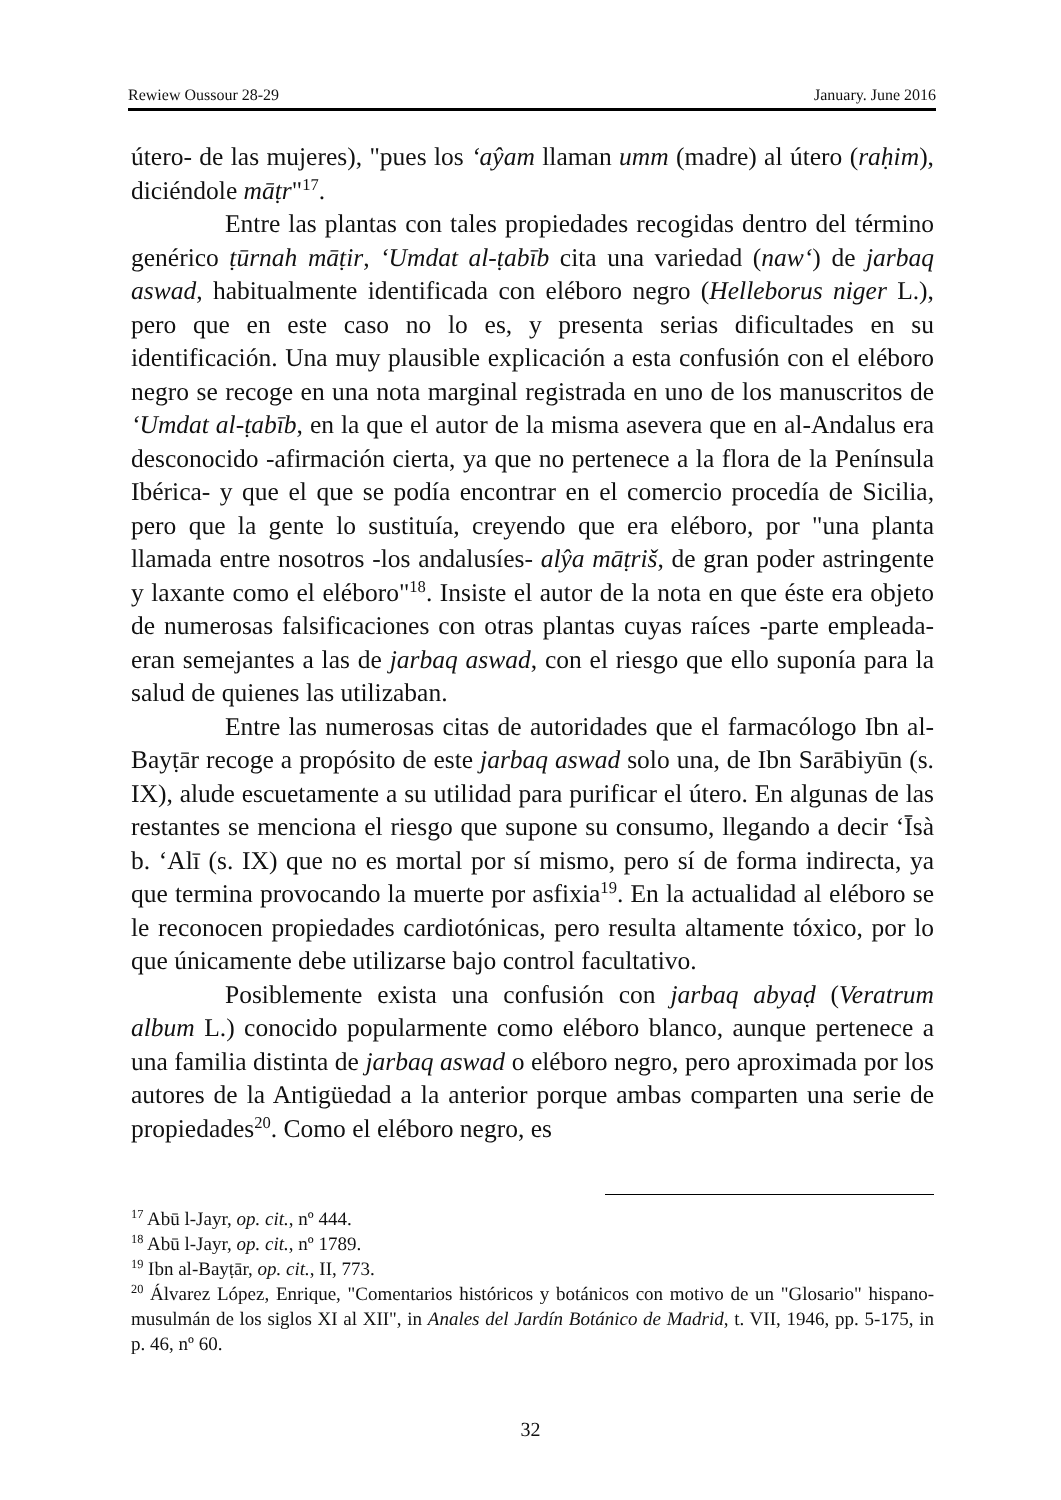Rewiew Oussour 28-29 January. June 2016
útero- de las mujeres), "pues los ‘aŷam llaman umm (madre) al útero (raḥim), diciéndole māṭr"<sup>17</sup>.
Entre las plantas con tales propiedades recogidas dentro del término genérico ṭūrnah māṭir, ‘Umdat al-ṭabīb cita una variedad (naw‘) de jarbaq aswad, habitualmente identificada con eléboro negro (Helleborus niger L.), pero que en este caso no lo es, y presenta serias dificultades en su identificación. Una muy plausible explicación a esta confusión con el eléboro negro se recoge en una nota marginal registrada en uno de los manuscritos de ‘Umdat al-ṭabīb, en la que el autor de la misma asevera que en al-Andalus era desconocido -afirmación cierta, ya que no pertenece a la flora de la Península Ibérica- y que el que se podía encontrar en el comercio procedía de Sicilia, pero que la gente lo sustituía, creyendo que era eléboro, por "una planta llamada entre nosotros -los andalusíes- alŷa māṭriš, de gran poder astringente y laxante como el eléboro"<sup>18</sup>. Insiste el autor de la nota en que éste era objeto de numerosas falsificaciones con otras plantas cuyas raíces -parte empleada- eran semejantes a las de jarbaq aswad, con el riesgo que ello suponía para la salud de quienes las utilizaban.
Entre las numerosas citas de autoridades que el farmacólogo Ibn al-Bayṭār recoge a propósito de este jarbaq aswad solo una, de Ibn Sarābiyūn (s. IX), alude escuetamente a su utilidad para purificar el útero. En algunas de las restantes se menciona el riesgo que supone su consumo, llegando a decir ‘Īsà b. ‘Alī (s. IX) que no es mortal por sí mismo, pero sí de forma indirecta, ya que termina provocando la muerte por asfixia<sup>19</sup>. En la actualidad al eléboro se le reconocen propiedades cardiotónicas, pero resulta altamente tóxico, por lo que únicamente debe utilizarse bajo control facultativo.
Posiblemente exista una confusión con jarbaq abyaḍ (Veratrum album L.) conocido popularmente como eléboro blanco, aunque pertenece a una familia distinta de jarbaq aswad o eléboro negro, pero aproximada por los autores de la Antigüedad a la anterior porque ambas comparten una serie de propiedades<sup>20</sup>. Como el eléboro negro, es
<sup>17</sup> Abū l-Jayr, op. cit., nº 444.
<sup>18</sup> Abū l-Jayr, op. cit., nº 1789.
<sup>19</sup> Ibn al-Bayṭār, op. cit., II, 773.
<sup>20</sup> Álvarez López, Enrique, "Comentarios históricos y botánicos con motivo de un "Glosario" hispano-musulmán de los siglos XI al XII", in Anales del Jardín Botánico de Madrid, t. VII, 1946, pp. 5-175, in p. 46, nº 60.
32